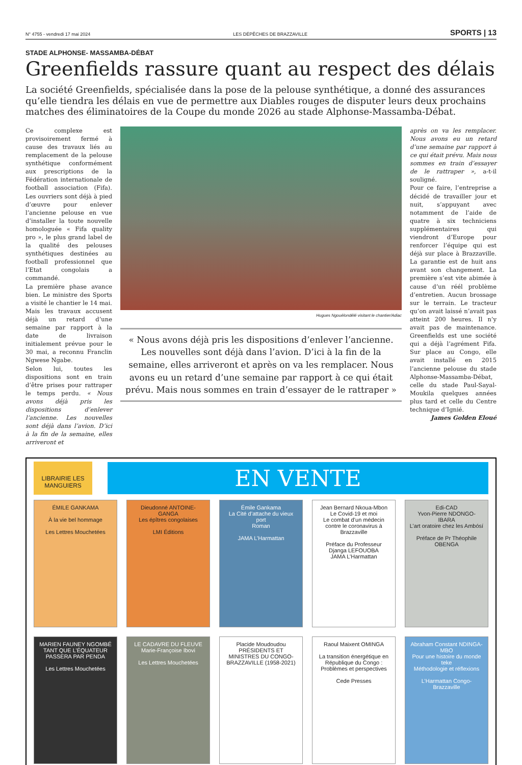N° 4755 - vendredi 17 mai 2024 LES DÉPÊCHES DE BRAZZAVILLE SPORTS | 13
STADE ALPHONSE- MASSAMBA-DÉBAT
Greenfields rassure quant au respect des délais
La société Greenfields, spécialisée dans la pose de la pelouse synthétique, a donné des assurances qu’elle tiendra les délais en vue de permettre aux Diables rouges de disputer leurs deux prochains matches des éliminatoires de la Coupe du monde 2026 au stade Alphonse-Massamba-Débat.
Ce complexe est provisoirement fermé à cause des travaux liés au remplacement de la pelouse synthétique conformément aux prescriptions de la Fédération internationale de football association (Fifa). Les ouvriers sont déjà à pied d’œuvre pour enlever l’ancienne pelouse en vue d’installer la toute nouvelle homologuée « Fifa quality pro », le plus grand label de la qualité des pelouses synthétiques destinées au football professionnel que l’Etat congolais a commandé.
La première phase avance bien. Le ministre des Sports a visité le chantier le 14 mai. Mais les travaux accusent déjà un retard d’une semaine par rapport à la date de livraison initialement prévue pour le 30 mai, a reconnu Franclin Ngwese Ngabe.
Selon lui, toutes les dispositions sont en train d’être prises pour rattraper le temps perdu. « Nous avons déjà pris les dispositions d’enlever l’ancienne. Les nouvelles sont déjà dans l’avion. D’ici à la fin de la semaine, elles arriveront et
Hugues Ngouélondélé visitant le chantier/Adiac
« Nous avons déjà pris les dispositions d’enlever l’ancienne. Les nouvelles sont déjà dans l’avion. D’ici à la fin de la semaine, elles arriveront et après on va les remplacer. Nous avons eu un retard d’une semaine par rapport à ce qui était prévu. Mais nous sommes en train d’essayer de le rattraper »
après on va les remplacer. Nous avons eu un retard d’une semaine par rapport à ce qui était prévu. Mais nous sommes en train d’essayer de le rattraper », a-t-il souligné.
Pour ce faire, l’entreprise a décidé de travailler jour et nuit, s’appuyant avec notamment de l’aide de quatre à six techniciens supplémentaires qui viendront d’Europe pour renforcer l’équipe qui est déjà sur place à Brazzaville. La garantie est de huit ans avant son changement. La première s’est vite abimée à cause d’un réél problème d’entretien. Aucun brossage sur le terrain. Le tracteur qu’on avait laissé n’avait pas atteint 200 heures. Il n’y avait pas de maintenance. Greenfields est une société qui a déjà l’agrément Fifa. Sur place au Congo, elle avait installé en 2015 l’ancienne pelouse du stade Alphonse-Massamba-Débat, celle du stade Paul-Sayal-Moukila quelques années plus tard et celle du Centre technique d’Ignié.
James Golden Eloué
LIBRAIRIE LES MANGUIERS
EN VENTE
ÉMILE GANKAMA
À la vie bel hommage
Les Lettres Mouchetées
Dieudonné ANTOINE-GANGA
Les épîtres congolaises
LMI Éditions
Émile Gankama
La Cité d’attache du vieux port
Roman
JAMA L’Harmattan
Jean Bernard Nkoua-Mbon
Le Covid-19 et moi
Le combat d’un médecin contre le coronavirus à Brazzaville
Préface du Professeur Djanga LEFOUOBA
JAMA L’Harmattan
Edi-CAD
Yvon-Pierre NDONGO-IBARA
L’art oratoire chez les Ambósí
Préface de Pr Théophile OBENGA
MARIEN FAUNEY NGOMBÉ
TANT QUE L’ÉQUATEUR PASSERA PAR PENDA
Les Lettres Mouchetées
LE CADAVRE DU FLEUVE
Marie-Françoise Ibovi
Les Lettres Mouchetées
Placide Moudoudou
PRÉSIDENTS ET MINISTRES DU CONGO-BRAZZAVILLE (1958-2021)
Raoul Maixent OMINGA
La transition énergétique en République du Congo : Problèmes et perspectives
Cede Presses
Abraham Constant NDINGA-MBO
Pour une histoire du monde teke
Méthodologie et réflexions
L’Harmattan Congo-Brazzaville